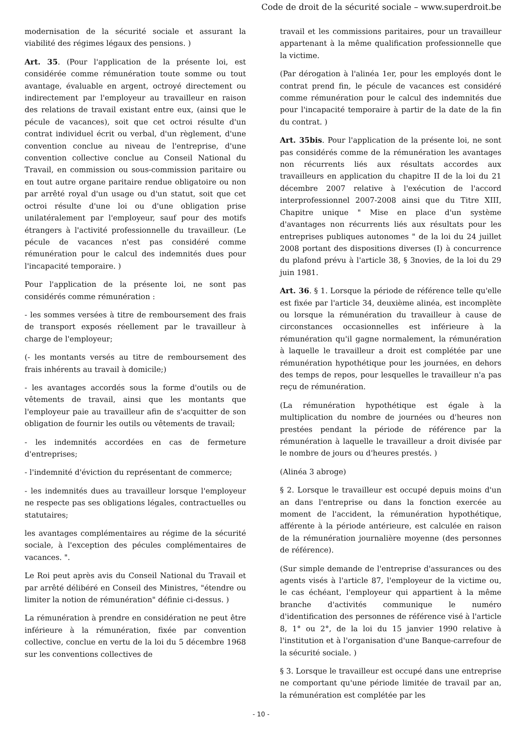Code de droit de la sécurité sociale – www.superdroit.be
modernisation de la sécurité sociale et assurant la viabilité des régimes légaux des pensions. )
Art. 35. (Pour l'application de la présente loi, est considérée comme rémunération toute somme ou tout avantage, évaluable en argent, octroyé directement ou indirectement par l'employeur au travailleur en raison des relations de travail existant entre eux, (ainsi que le pécule de vacances), soit que cet octroi résulte d'un contrat individuel écrit ou verbal, d'un règlement, d'une convention conclue au niveau de l'entreprise, d'une convention collective conclue au Conseil National du Travail, en commission ou sous-commission paritaire ou en tout autre organe paritaire rendue obligatoire ou non par arrêté royal d'un usage ou d'un statut, soit que cet octroi résulte d'une loi ou d'une obligation prise unilatéralement par l'employeur, sauf pour des motifs étrangers à l'activité professionnelle du travailleur. (Le pécule de vacances n'est pas considéré comme rémunération pour le calcul des indemnités dues pour l'incapacité temporaire. )
Pour l'application de la présente loi, ne sont pas considérés comme rémunération :
- les sommes versées à titre de remboursement des frais de transport exposés réellement par le travailleur à charge de l'employeur;
(- les montants versés au titre de remboursement des frais inhérents au travail à domicile;)
- les avantages accordés sous la forme d'outils ou de vêtements de travail, ainsi que les montants que l'employeur paie au travailleur afin de s'acquitter de son obligation de fournir les outils ou vêtements de travail;
- les indemnités accordées en cas de fermeture d'entreprises;
- l'indemnité d'éviction du représentant de commerce;
- les indemnités dues au travailleur lorsque l'employeur ne respecte pas ses obligations légales, contractuelles ou statutaires;
les avantages complémentaires au régime de la sécurité sociale, à l'exception des pécules complémentaires de vacances. ".
Le Roi peut après avis du Conseil National du Travail et par arrêté délibéré en Conseil des Ministres, "étendre ou limiter la notion de rémunération" définie ci-dessus. )
La rémunération à prendre en considération ne peut être inférieure à la rémunération, fixée par convention collective, conclue en vertu de la loi du 5 décembre 1968 sur les conventions collectives de
travail et les commissions paritaires, pour un travailleur appartenant à la même qualification professionnelle que la victime.
(Par dérogation à l'alinéa 1er, pour les employés dont le contrat prend fin, le pécule de vacances est considéré comme rémunération pour le calcul des indemnités due pour l'incapacité temporaire à partir de la date de la fin du contrat. )
Art. 35bis. Pour l'application de la présente loi, ne sont pas considérés comme de la rémunération les avantages non récurrents liés aux résultats accordes aux travailleurs en application du chapitre II de la loi du 21 décembre 2007 relative à l'exécution de l'accord interprofessionnel 2007-2008 ainsi que du Titre XIII, Chapitre unique " Mise en place d'un système d'avantages non récurrents liés aux résultats pour les entreprises publiques autonomes " de la loi du 24 juillet 2008 portant des dispositions diverses (I) à concurrence du plafond prévu à l'article 38, § 3novies, de la loi du 29 juin 1981.
Art. 36. § 1. Lorsque la période de référence telle qu'elle est fixée par l'article 34, deuxième alinéa, est incomplète ou lorsque la rémunération du travailleur à cause de circonstances occasionnelles est inférieure à la rémunération qu'il gagne normalement, la rémunération à laquelle le travailleur a droit est complétée par une rémunération hypothétique pour les journées, en dehors des temps de repos, pour lesquelles le travailleur n'a pas reçu de rémunération.
(La rémunération hypothétique est égale à la multiplication du nombre de journées ou d'heures non prestées pendant la période de référence par la rémunération à laquelle le travailleur a droit divisée par le nombre de jours ou d'heures prestés. )
(Alinéa 3 abroge)
§ 2. Lorsque le travailleur est occupé depuis moins d'un an dans l'entreprise ou dans la fonction exercée au moment de l'accident, la rémunération hypothétique, afférente à la période antérieure, est calculée en raison de la rémunération journalière moyenne (des personnes de référence).
(Sur simple demande de l'entreprise d'assurances ou des agents visés à l'article 87, l'employeur de la victime ou, le cas échéant, l'employeur qui appartient à la même branche d'activités communique le numéro d'identification des personnes de référence visé à l'article 8, 1° ou 2°, de la loi du 15 janvier 1990 relative à l'institution et à l'organisation d'une Banque-carrefour de la sécurité sociale. )
§ 3. Lorsque le travailleur est occupé dans une entreprise ne comportant qu'une période limitée de travail par an, la rémunération est complétée par les
- 10 -